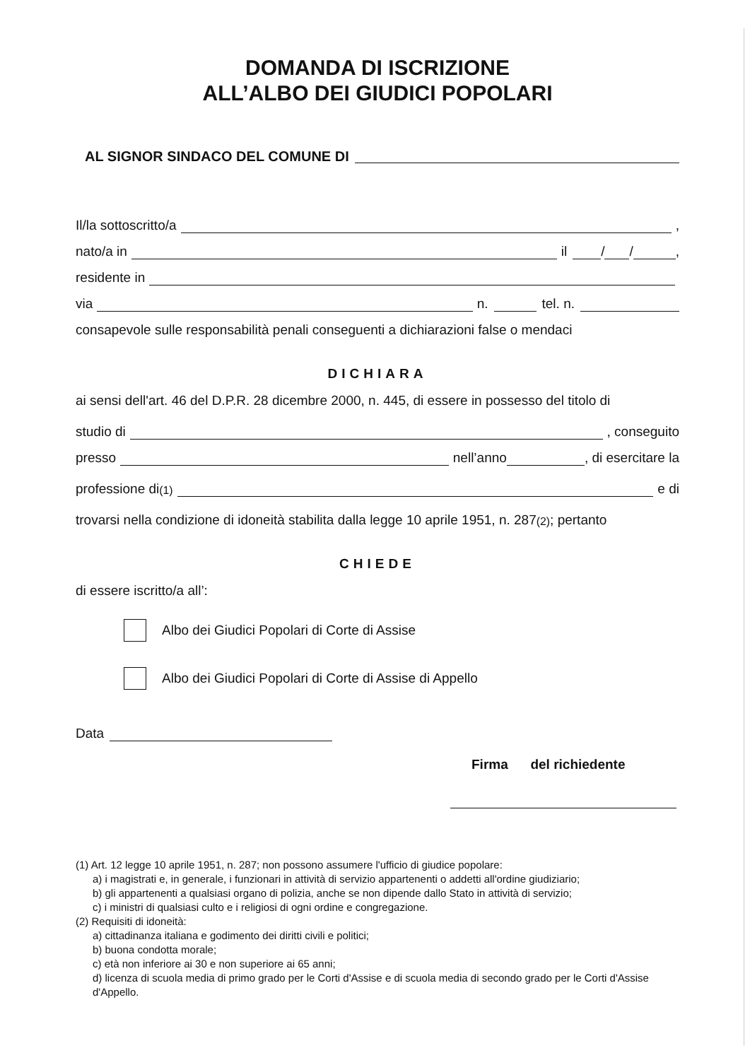DOMANDA DI ISCRIZIONE
ALL’ALBO DEI GIUDICI POPOLARI
AL SIGNOR SINDACO DEL COMUNE DI
Il/la sottoscritto/a ,
nato/a in il / / ,
residente in
via n. tel. n.
consapevole sulle responsabilità penali conseguenti a dichiarazioni false o mendaci
DICHIARA
ai sensi dell'art. 46 del D.P.R. 28 dicembre 2000, n. 445, di essere in possesso del titolo di
studio di , conseguito
presso nell’anno , di esercitare la
professione di<sup>(1)</sup> e di
trovarsi nella condizione di idoneità stabilita dalla legge 10 aprile 1951, n. 287<sup>(2)</sup>; pertanto
CHIEDE
di essere iscritto/a all’:
Albo dei Giudici Popolari di Corte di Assise
Albo dei Giudici Popolari di Corte di Assise di Appello
Data
Firma del richiedente
(1) Art. 12 legge 10 aprile 1951, n. 287; non possono assumere l'ufficio di giudice popolare:
a) i magistrati e, in generale, i funzionari in attività di servizio appartenenti o addetti all'ordine giudiziario;
b) gli appartenenti a qualsiasi organo di polizia, anche se non dipende dallo Stato in attività di servizio;
c) i ministri di qualsiasi culto e i religiosi di ogni ordine e congregazione.
(2) Requisiti di idoneità:
a) cittadinanza italiana e godimento dei diritti civili e politici;
b) buona condotta morale;
c) età non inferiore ai 30 e non superiore ai 65 anni;
d) licenza di scuola media di primo grado per le Corti d'Assise e di scuola media di secondo grado per le Corti d'Assise d'Appello.